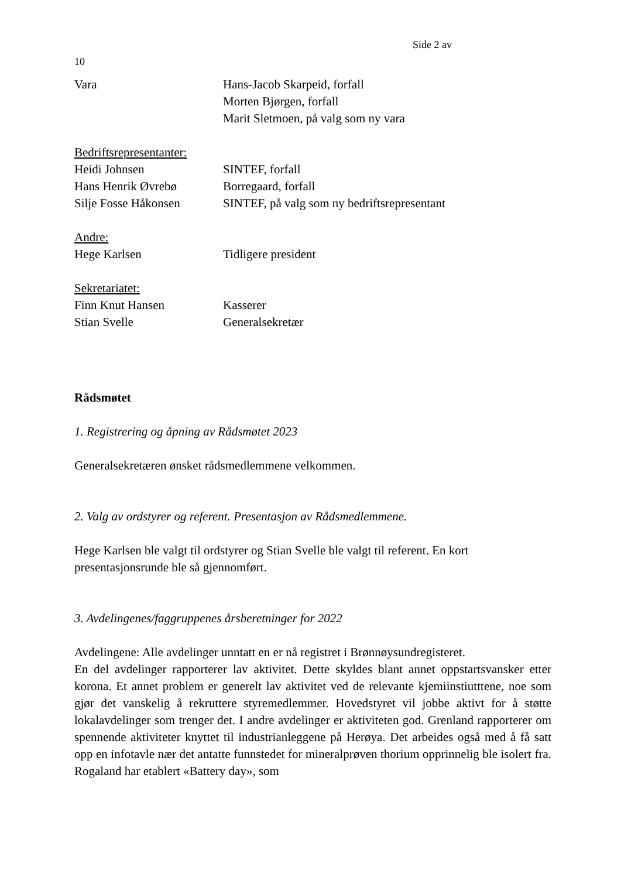Side 2 av
10
Vara Hans-Jacob Skarpeid, forfall
Morten Bjørgen, forfall
Marit Sletmoen, på valg som ny vara
Bedriftsrepresentanter:
Heidi Johnsen SINTEF, forfall
Hans Henrik Øvrebø Borregaard, forfall
Silje Fosse Håkonsen SINTEF, på valg som ny bedriftsrepresentant
Andre:
Hege Karlsen Tidligere president
Sekretariatet:
Finn Knut Hansen Kasserer
Stian Svelle Generalsekretær
Rådsmøtet
1. Registrering og åpning av Rådsmøtet 2023
Generalsekretæren ønsket rådsmedlemmene velkommen.
2. Valg av ordstyrer og referent. Presentasjon av Rådsmedlemmene.
Hege Karlsen ble valgt til ordstyrer og Stian Svelle ble valgt til referent. En kort presentasjonsrunde ble så gjennomført.
3. Avdelingenes/faggruppenes årsberetninger for 2022
Avdelingene: Alle avdelinger unntatt en er nå registret i Brønnøysundregisteret.
En del avdelinger rapporterer lav aktivitet. Dette skyldes blant annet oppstartsvansker etter korona. Et annet problem er generelt lav aktivitet ved de relevante kjemiinstiutttene, noe som gjør det vanskelig å rekruttere styremedlemmer. Hovedstyret vil jobbe aktivt for å støtte lokalavdelinger som trenger det. I andre avdelinger er aktiviteten god. Grenland rapporterer om spennende aktiviteter knyttet til industrianleggene på Herøya. Det arbeides også med å få satt opp en infotavle nær det antatte funnstedet for mineralprøven thorium opprinnelig ble isolert fra. Rogaland har etablert «Battery day», som